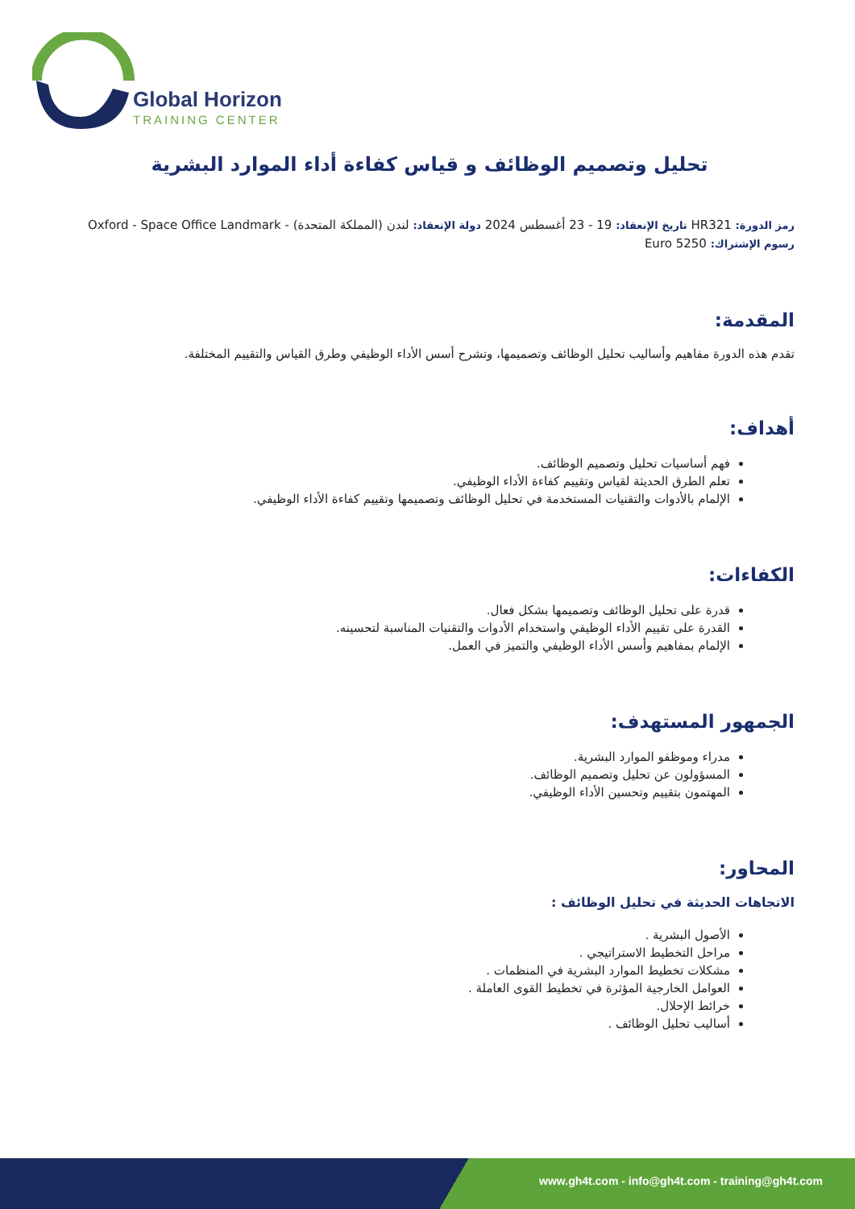Global Horizon
TRAINING CENTER
تحليل وتصميم الوظائف و قياس كفاءة أداء الموارد البشرية
رمز الدورة: HR321 تاريخ الإنعقاد: 19 - 23 أغسطس 2024 دولة الإنعقاد: لندن (المملكة المتحدة) - Oxford - Space Office Landmark
رسوم الإشتراك: 5250 Euro
المقدمة:
تقدم هذه الدورة مفاهيم وأساليب تحليل الوظائف وتصميمها، وتشرح أسس الأداء الوظيفي وطرق القياس والتقييم المختلفة.
أهداف:
فهم أساسيات تحليل وتصميم الوظائف.
تعلم الطرق الحديثة لقياس وتقييم كفاءة الأداء الوظيفي.
الإلمام بالأدوات والتقنيات المستخدمة في تحليل الوظائف وتصميمها وتقييم كفاءة الأداء الوظيفي.
الكفاءات:
قدرة على تحليل الوظائف وتصميمها بشكل فعال.
القدرة على تقييم الأداء الوظيفي واستخدام الأدوات والتقنيات المناسبة لتحسينه.
الإلمام بمفاهيم وأسس الأداء الوظيفي والتميز في العمل.
الجمهور المستهدف:
مدراء وموظفو الموارد البشرية.
المسؤولون عن تحليل وتصميم الوظائف.
المهتمون بتقييم وتحسين الأداء الوظيفي.
المحاور:
الاتجاهات الحديثة في تحليل الوظائف :
الأصول البشرية .
مراحل التخطيط الاستراتيجي .
مشكلات تخطيط الموارد البشرية في المنظمات .
العوامل الخارجية المؤثرة في تخطيط القوى العاملة .
خرائط الإحلال.
أساليب تحليل الوظائف .
www.gh4t.com - info@gh4t.com - training@gh4t.com